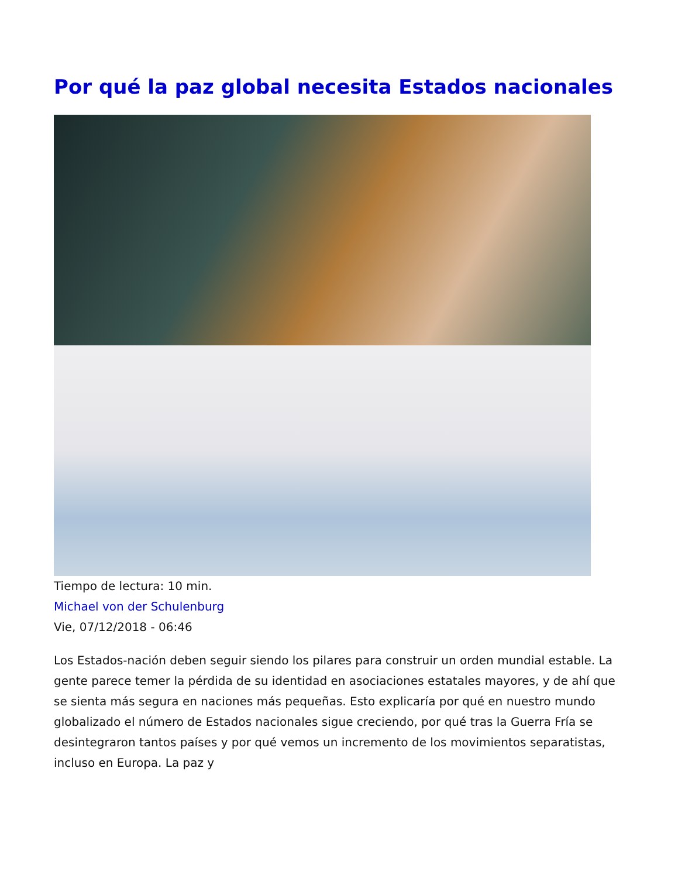Por qué la paz global necesita Estados nacionales
Tiempo de lectura: 10 min.
Michael von der Schulenburg
Vie, 07/12/2018 - 06:46
Los Estados-nación deben seguir siendo los pilares para construir un orden mundial estable. La gente parece temer la pérdida de su identidad en asociaciones estatales mayores, y de ahí que se sienta más segura en naciones más pequeñas. Esto explicaría por qué en nuestro mundo globalizado el número de Estados nacionales sigue creciendo, por qué tras la Guerra Fría se desintegraron tantos países y por qué vemos un incremento de los movimientos separatistas, incluso en Europa. La paz y